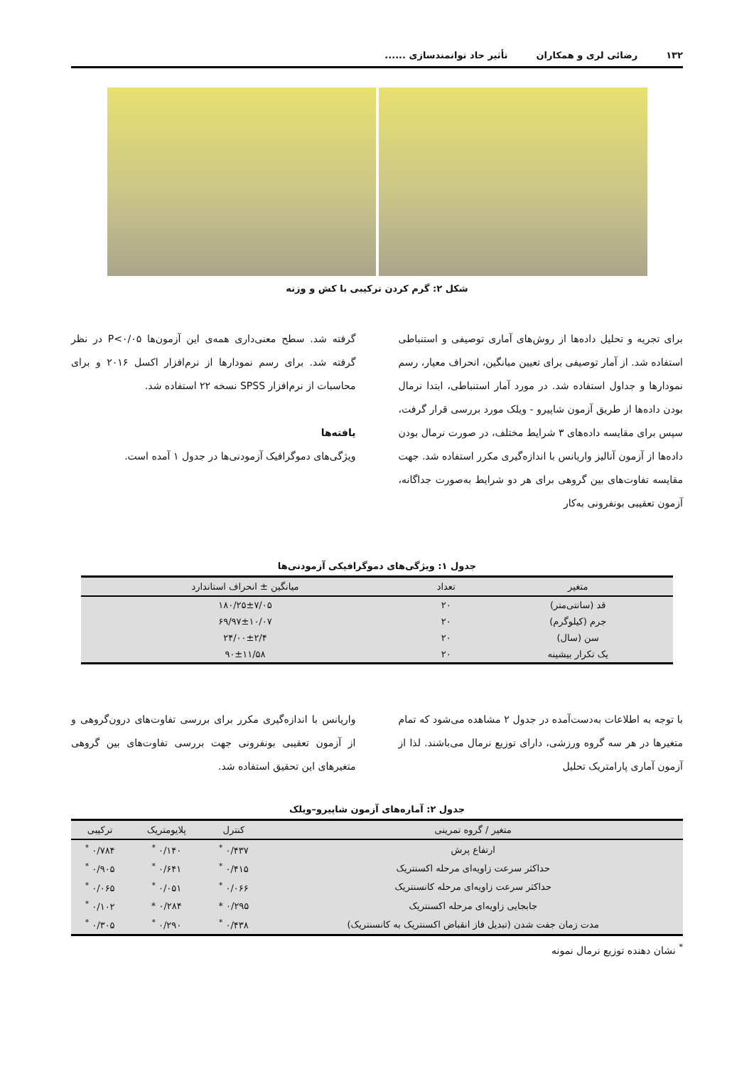۱۳۲ رضائی لری و همکاران تأثیر حاد توانمندسازی ......
شکل ۲: گرم کردن ترکیبی با کش و وزنه
برای تجریه و تحلیل داده‌ها از روش‌های آماری توصیفی و استنباطی استفاده شد. از آمار توصیفی برای تعیین میانگین، انحراف معیار، رسم نمودارها و جداول استفاده شد. در مورد آمار استنباطی، ابتدا نرمال بودن داده‌ها از طریق آزمون شاپیرو - ویلک مورد بررسی قرار گرفت، سپس برای مقایسه داده‌های ۳ شرایط مختلف، در صورت نرمال بودن داده‌ها از آزمون آنالیز واریانس با اندازه‌گیری مکرر استفاده شد. جهت مقایسه تفاوت‌های بین گروهی برای هر دو شرایط به‌صورت جداگانه، آزمون تعقیبی بونفرونی به‌کار
گرفته شد. سطح معنی‌داری همه‌ی این آزمون‌ها P<۰/۰۵ در نظر گرفته شد. برای رسم نمودارها از نرم‌افزار اکسل ۲۰۱۶ و برای محاسبات از نرم‌افزار SPSS نسخه ۲۲ استفاده شد.
یافته‌ها
ویژگی‌های دموگرافیک آزمودنی‌ها در جدول ۱ آمده است.
جدول ۱: ویژگی‌های دموگرافیکی آزمودنی‌ها
| متغیر | تعداد | میانگین ± انحراف استاندارد |
| --- | --- | --- |
| قد (سانتی‌متر) | ۲۰ | ۱۸۰/۲۵±۷/۰۵ |
| جرم (کیلوگرم) | ۲۰ | ۶۹/۹۷±۱۰/۰۷ |
| سن (سال) | ۲۰ | ۲۴/۰۰±۲/۴ |
| یک تکرار بیشینه | ۲۰ | ۹۰±۱۱/۵۸ |
با توجه به اطلاعات به‌دست‌آمده در جدول ۲ مشاهده می‌شود که تمام متغیرها در هر سه گروه ورزشی، دارای توزیع نرمال می‌باشند. لذا از آزمون آماری پارامتریک تحلیل
واریانس با اندازه‌گیری مکرر برای بررسی تفاوت‌های درون‌گروهی و از آزمون تعقیبی بونفرونی جهت بررسی تفاوت‌های بین گروهی متغیرهای این تحقیق استفاده شد.
جدول ۲: آماره‌های آزمون شاپیرو–ویلک
| متغیر / گروه تمرینی | کنترل | پلایومتریک | ترکیبی |
| --- | --- | --- | --- |
| ارتفاع پرش | ۰/۴۳۷ <sup>*</sup> | ۰/۱۴۰ <sup>*</sup> | ۰/۷۸۴ <sup>*</sup> |
| حداکثر سرعت زاویه‌ای مرحله اکسنتریک | ۰/۴۱۵ <sup>*</sup> | ۰/۶۴۱ <sup>*</sup> | ۰/۹۰۵ <sup>*</sup> |
| حداکثر سرعت زاویه‌ای مرحله کانسنتریک | ۰/۰۶۶ <sup>*</sup> | ۰/۰۵۱ <sup>*</sup> | ۰/۰۶۵ <sup>*</sup> |
| جابجایی زاویه‌ای مرحله اکسنتریک | ۰/۲۹۵ * | ۰/۲۸۴ * | ۰/۱۰۲ <sup>*</sup> |
| مدت زمان جفت شدن (تبدیل فاز انقباض اکسنتریک به کانسنتریک) | ۰/۴۳۸ <sup>*</sup> | ۰/۲۹۰ <sup>*</sup> | ۰/۳۰۵ <sup>*</sup> |
<sup>*</sup> نشان دهنده توزیع نرمال نمونه